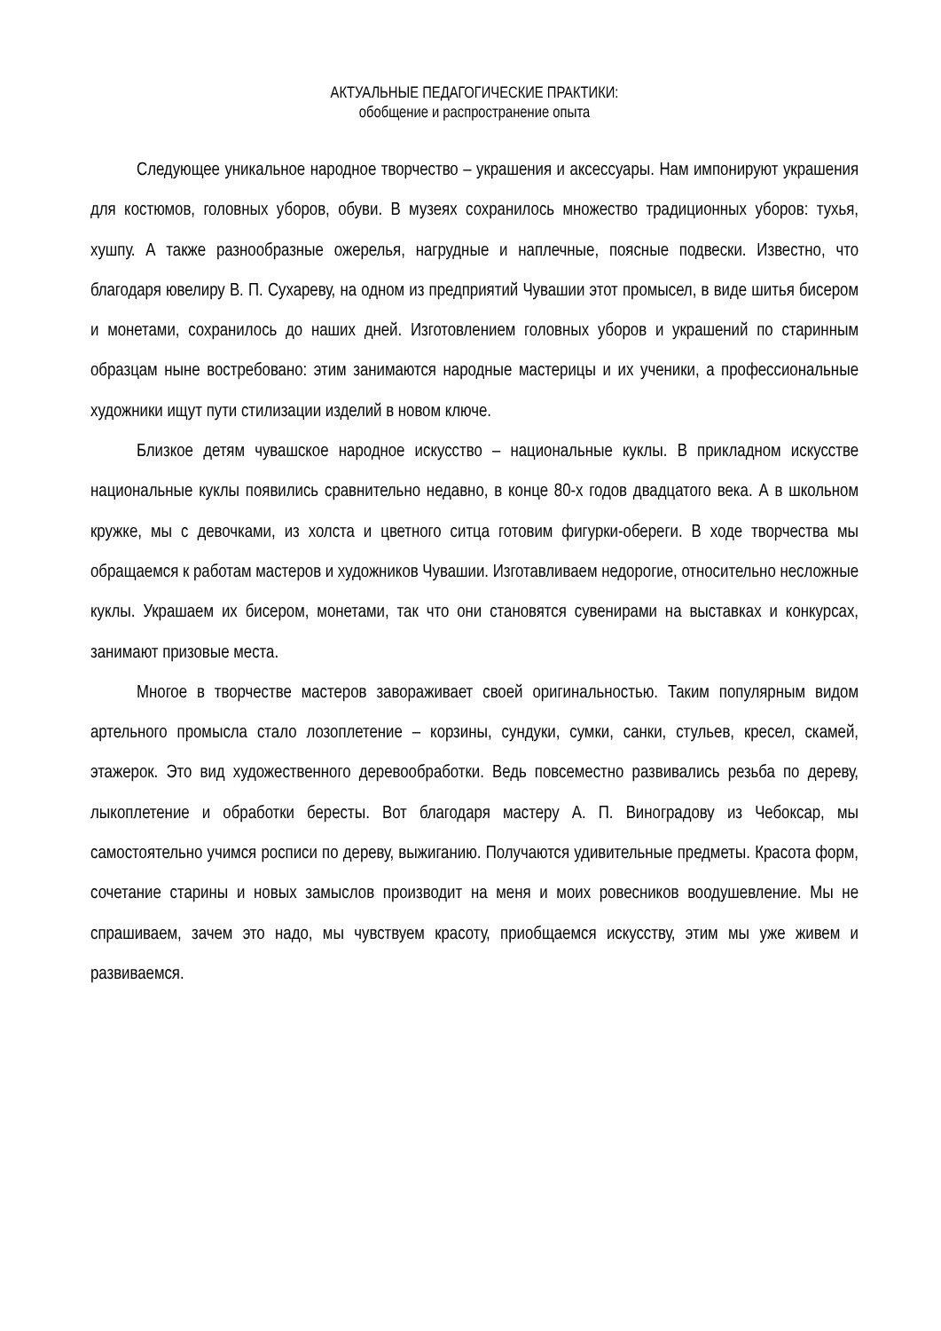АКТУАЛЬНЫЕ ПЕДАГОГИЧЕСКИЕ ПРАКТИКИ:
обобщение и распространение опыта
Следующее уникальное народное творчество – украшения и аксессуары. Нам импонируют украшения для костюмов, головных уборов, обуви. В музеях сохранилось множество традиционных уборов: тухья, хушпу. А также разнообразные ожерелья, нагрудные и наплечные, поясные подвески. Известно, что благодаря ювелиру В. П. Сухареву, на одном из предприятий Чувашии этот промысел, в виде шитья бисером и монетами, сохранилось до наших дней. Изготовлением головных уборов и украшений по старинным образцам ныне востребовано: этим занимаются народные мастерицы и их ученики, а профессиональные художники ищут пути стилизации изделий в новом ключе.
Близкое детям чувашское народное искусство – национальные куклы. В прикладном искусстве национальные куклы появились сравнительно недавно, в конце 80-х годов двадцатого века. А в школьном кружке, мы с девочками, из холста и цветного ситца готовим фигурки-обереги. В ходе творчества мы обращаемся к работам мастеров и художников Чувашии. Изготавливаем недорогие, относительно несложные куклы. Украшаем их бисером, монетами, так что они становятся сувенирами на выставках и конкурсах, занимают призовые места.
Многое в творчестве мастеров завораживает своей оригинальностью. Таким популярным видом артельного промысла стало лозоплетение – корзины, сундуки, сумки, санки, стульев, кресел, скамей, этажерок. Это вид художественного деревообработки. Ведь повсеместно развивались резьба по дереву, лыкоплетение и обработки бересты. Вот благодаря мастеру А. П. Виноградову из Чебоксар, мы самостоятельно учимся росписи по дереву, выжиганию. Получаются удивительные предметы. Красота форм, сочетание старины и новых замыслов производит на меня и моих ровесников воодушевление. Мы не спрашиваем, зачем это надо, мы чувствуем красоту, приобщаемся искусству, этим мы уже живем и развиваемся.